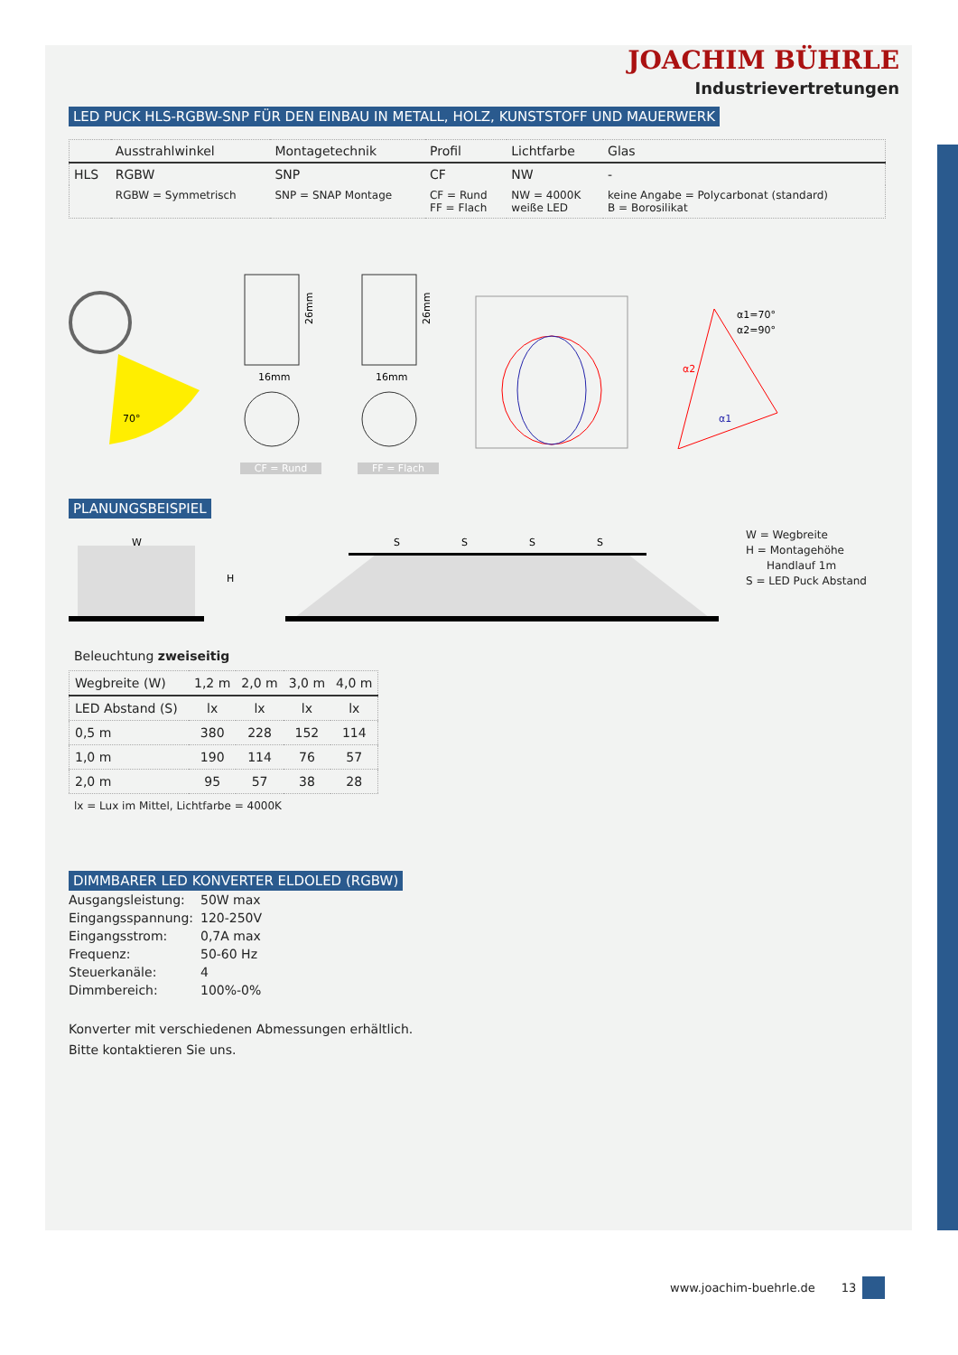JOACHIM BÜHRLE
Industrievertretungen
LED PUCK HLS-RGBW-SNP FÜR DEN EINBAU IN METALL, HOLZ, KUNSTSTOFF UND MAUERWERK
| | Ausstrahlwinkel | Montagetechnik | Profil | Lichtfarbe | Glas |
| --- | --- | --- | --- | --- | --- |
| HLS | RGBW | SNP | CF | NW | - |
| | RGBW = Symmetrisch | SNP = SNAP Montage | CF = Rund FF = Flach | NW = 4000K weiße LED | keine Angabe = Polycarbonat (standard) B = Borosilikat |
70°
26mm
16mm
CF = Rund
26mm
16mm
FF = Flach
α1=70°
α2=90°
α2
α1
PLANUNGSBEISPIEL
W
H
S
S
S
S
W = Wegbreite
H = Montagehöhe
Handlauf 1m
S = LED Puck Abstand
Beleuchtung zweiseitig
| Wegbreite (W) | 1,2 m | 2,0 m | 3,0 m | 4,0 m |
| --- | --- | --- | --- | --- |
| LED Abstand (S) | lx | lx | lx | lx |
| 0,5 m | 380 | 228 | 152 | 114 |
| 1,0 m | 190 | 114 | 76 | 57 |
| 2,0 m | 95 | 57 | 38 | 28 |
lx = Lux im Mittel, Lichtfarbe = 4000K
DIMMBARER LED KONVERTER ELDOLED (RGBW)
| Ausgangsleistung: | 50W max |
| Eingangsspannung: | 120-250V |
| Eingangsstrom: | 0,7A max |
| Frequenz: | 50-60 Hz |
| Steuerkanäle: | 4 |
| Dimmbereich: | 100%-0% |
Konverter mit verschiedenen Abmessungen erhältlich.
Bitte kontaktieren Sie uns.
www.joachim-buehrle.de 13